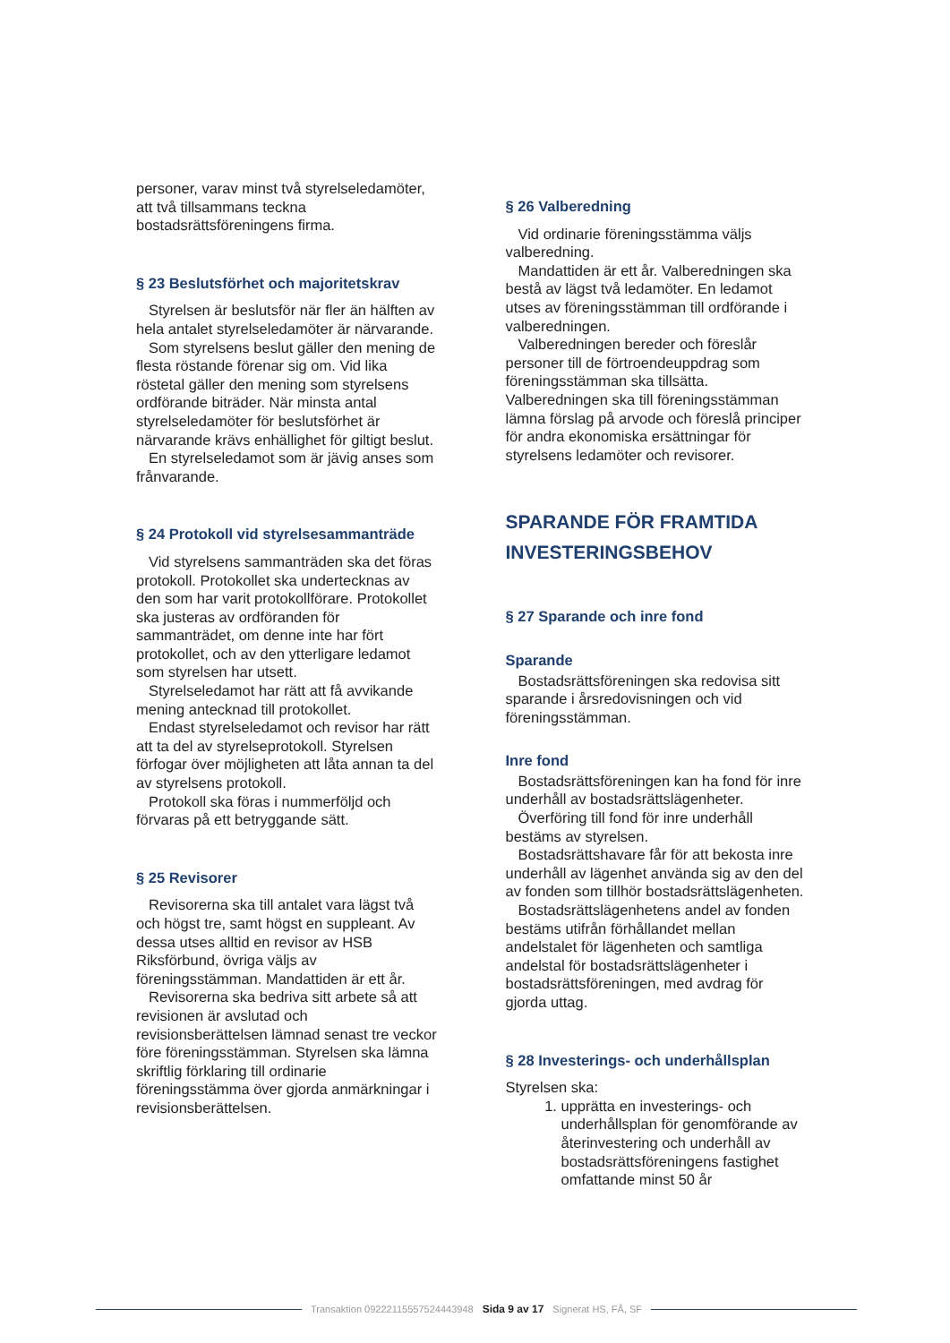personer, varav minst två styrelseledamöter, att två tillsammans teckna bostadsrättsföreningens firma.
§ 23 Beslutsförhet och majoritetskrav
Styrelsen är beslutsför när fler än hälften av hela antalet styrelseledamöter är närvarande.
Som styrelsens beslut gäller den mening de flesta röstande förenar sig om. Vid lika röstetal gäller den mening som styrelsens ordförande biträder. När minsta antal styrelseledamöter för beslutsförhet är närvarande krävs enhällighet för giltigt beslut.
En styrelseledamot som är jävig anses som frånvarande.
§ 24 Protokoll vid styrelsesammanträde
Vid styrelsens sammanträden ska det föras protokoll. Protokollet ska undertecknas av den som har varit protokollförare. Protokollet ska justeras av ordföranden för sammanträdet, om denne inte har fört protokollet, och av den ytterligare ledamot som styrelsen har utsett.
Styrelseledamot har rätt att få avvikande mening antecknad till protokollet.
Endast styrelseledamot och revisor har rätt att ta del av styrelseprotokoll. Styrelsen förfogar över möjligheten att låta annan ta del av styrelsens protokoll.
Protokoll ska föras i nummerföljd och förvaras på ett betryggande sätt.
§ 25 Revisorer
Revisorerna ska till antalet vara lägst två och högst tre, samt högst en suppleant. Av dessa utses alltid en revisor av HSB Riksförbund, övriga väljs av föreningsstämman. Mandattiden är ett år.
Revisorerna ska bedriva sitt arbete så att revisionen är avslutad och revisionsberättelsen lämnad senast tre veckor före föreningsstämman. Styrelsen ska lämna skriftlig förklaring till ordinarie föreningsstämma över gjorda anmärkningar i revisionsberättelsen.
§ 26 Valberedning
Vid ordinarie föreningsstämma väljs valberedning.
Mandattiden är ett år. Valberedningen ska bestå av lägst två ledamöter. En ledamot utses av föreningsstämman till ordförande i valberedningen.
Valberedningen bereder och föreslår personer till de förtroendeuppdrag som föreningsstämman ska tillsätta. Valberedningen ska till föreningsstämman lämna förslag på arvode och föreslå principer för andra ekonomiska ersättningar för styrelsens ledamöter och revisorer.
SPARANDE FÖR FRAMTIDA INVESTERINGSBEHOV
§ 27 Sparande och inre fond
Sparande
Bostadsrättsföreningen ska redovisa sitt sparande i årsredovisningen och vid föreningsstämman.
Inre fond
Bostadsrättsföreningen kan ha fond för inre underhåll av bostadsrättslägenheter.
Överföring till fond för inre underhåll bestäms av styrelsen.
Bostadsrättshavare får för att bekosta inre underhåll av lägenhet använda sig av den del av fonden som tillhör bostadsrättslägenheten.
Bostadsrättslägenhetens andel av fonden bestäms utifrån förhållandet mellan andelstalet för lägenheten och samtliga andelstal för bostadsrättslägenheter i bostadsrättsföreningen, med avdrag för gjorda uttag.
§ 28 Investerings- och underhållsplan
Styrelsen ska:
1. upprätta en investerings- och underhållsplan för genomförande av återinvestering och underhåll av bostadsrättsföreningens fastighet omfattande minst 50 år
Transaktion 09222115557524443948 Sida 9 av 17 Signerat HS, FÅ, SF